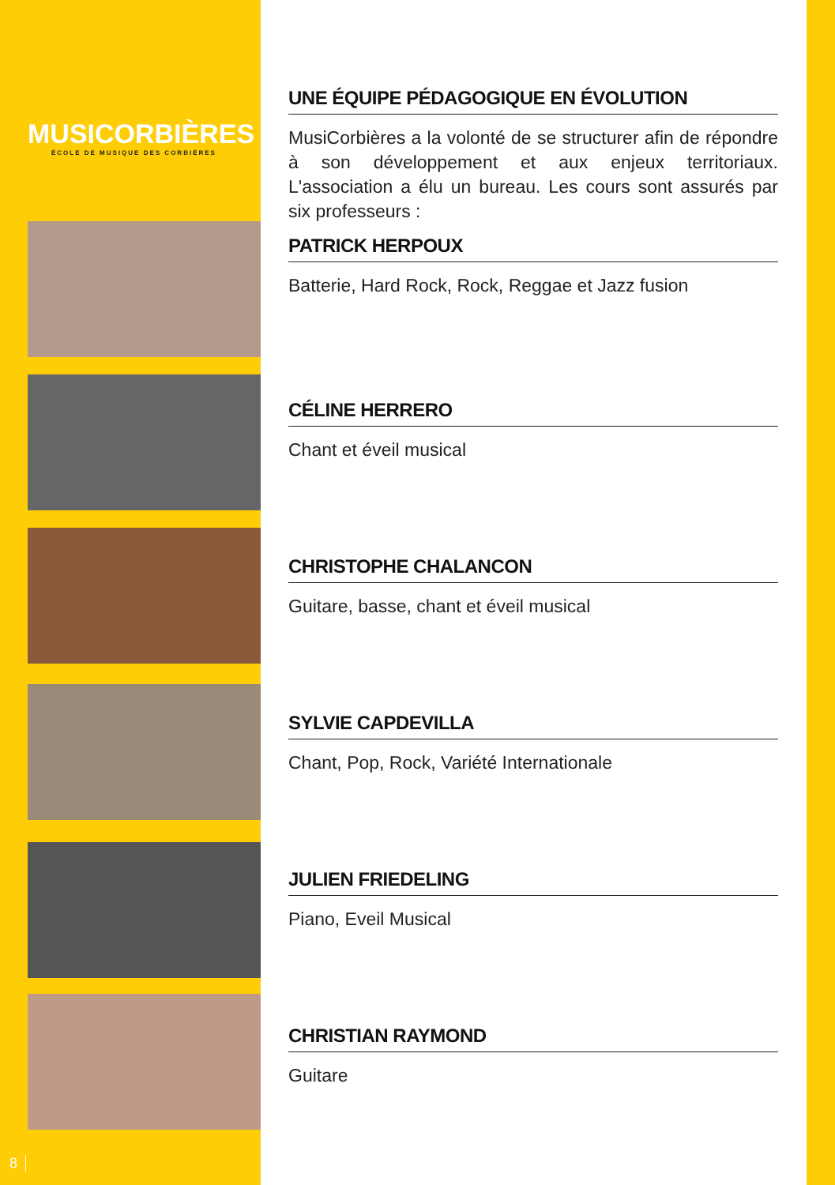MUSICORBIÈRES
ÉCOLE DE MUSIQUE DES CORBIÈRES
UNE ÉQUIPE PÉDAGOGIQUE EN ÉVOLUTION
MusiCorbières a la volonté de se structurer afin de répondre à son développement et aux enjeux territoriaux. L'association a élu un bureau. Les cours sont assurés par six professeurs :
PATRICK HERPOUX
Batterie, Hard Rock, Rock, Reggae et Jazz fusion
CÉLINE HERRERO
Chant et éveil musical
CHRISTOPHE CHALANCON
Guitare, basse, chant et éveil musical
SYLVIE CAPDEVILLA
Chant, Pop, Rock, Variété Internationale
JULIEN FRIEDELING
Piano, Eveil Musical
CHRISTIAN RAYMOND
Guitare
8